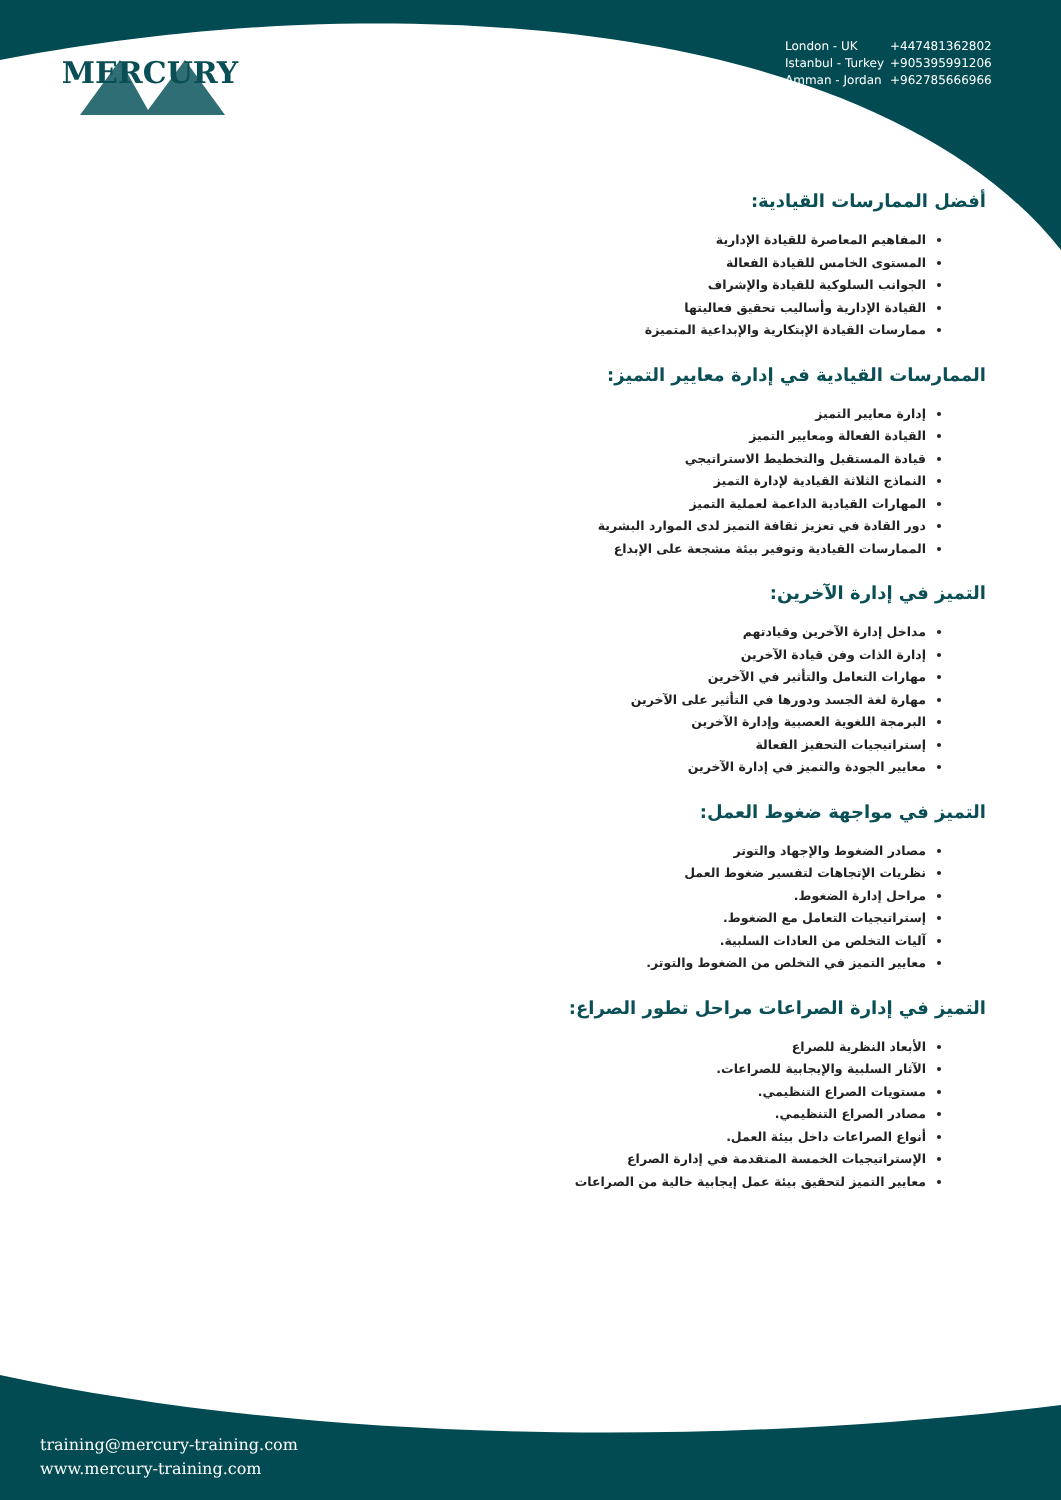MERCURY
London - UK +447481362802
Istanbul - Turkey +905395991206
Amman - Jordan +962785666966
أفضل الممارسات القيادية:
المفاهيم المعاصرة للقيادة الإدارية
المستوى الخامس للقيادة الفعالة
الجوانب السلوكية للقيادة والإشراف
القيادة الإدارية وأساليب تحقيق فعاليتها
ممارسات القيادة الإبتكارية والإبداعية المتميزة
الممارسات القيادية في إدارة معايير التميز:
إدارة معايير التميز
القيادة الفعالة ومعايير التميز
قيادة المستقبل والتخطيط الاستراتيجي
النماذج الثلاثة القيادية لإدارة التميز
المهارات القيادية الداعمة لعملية التميز
دور القادة في تعزيز ثقافة التميز لدى الموارد البشرية
الممارسات القيادية وتوفير بيئة مشجعة على الإبداع
التميز في إدارة الآخرين:
مداخل إدارة الآخرين وقيادتهم
إدارة الذات وفن قيادة الآخرين
مهارات التعامل والتأثير في الآخرين
مهارة لغة الجسد ودورها في التأثير على الآخرين
البرمجة اللغوية العصبية وإدارة الآخرين
إستراتيجيات التحفيز الفعالة
معايير الجودة والتميز في إدارة الآخرين
التميز في مواجهة ضغوط العمل:
مصادر الضغوط والإجهاد والتوتر
نظريات الإتجاهات لتفسير ضغوط العمل
مراحل إدارة الضغوط.
إستراتيجيات التعامل مع الضغوط.
آليات التخلص من العادات السلبية.
معايير التميز في التخلص من الضغوط والتوتر.
التميز في إدارة الصراعات مراحل تطور الصراع:
الأبعاد النظرية للصراع
الآثار السلبية والإيجابية للصراعات.
مستويات الصراع التنظيمي.
مصادر الصراع التنظيمي.
أنواع الصراعات داخل بيئة العمل.
الإستراتيجيات الخمسة المتقدمة في إدارة الصراع
معايير التميز لتحقيق بيئة عمل إيجابية خالية من الصراعات
training@mercury-training.com
www.mercury-training.com